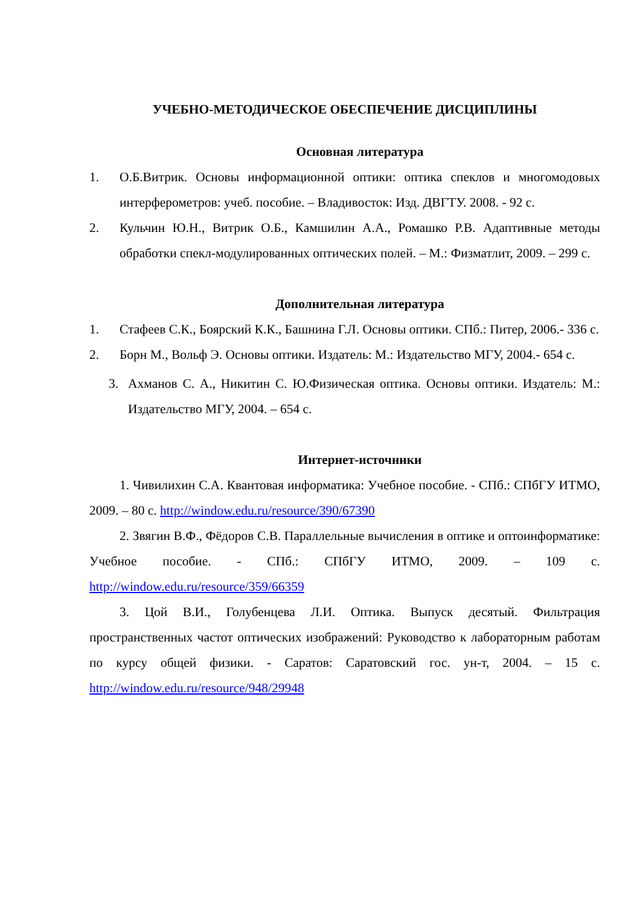УЧЕБНО-МЕТОДИЧЕСКОЕ ОБЕСПЕЧЕНИЕ ДИСЦИПЛИНЫ
Основная литература
1. О.Б.Витрик. Основы информационной оптики: оптика спеклов и многомодовых интерферометров: учеб. пособие. – Владивосток: Изд. ДВГТУ. 2008. - 92 с.
2. Кульчин Ю.Н., Витрик О.Б., Камшилин А.А., Ромашко Р.В. Адаптивные методы обработки спекл-модулированных оптических полей. – М.: Физматлит, 2009. – 299 с.
Дополнительная литература
1. Стафеев С.К., Боярский К.К., Башнина Г.Л. Основы оптики. СПб.: Питер, 2006.- 336 с.
2. Борн М., Вольф Э. Основы оптики. Издатель: М.: Издательство МГУ, 2004.- 654 с.
3. Ахманов С. А., Никитин С. Ю.Физическая оптика. Основы оптики. Издатель: М.: Издательство МГУ, 2004. – 654 с.
Интернет-источники
1. Чивилихин С.А. Квантовая информатика: Учебное пособие. - СПб.: СПбГУ ИТМО, 2009. – 80 с. http://window.edu.ru/resource/390/67390
2. Звягин В.Ф., Фёдоров С.В. Параллельные вычисления в оптике и оптоинформатике: Учебное пособие. - СПб.: СПбГУ ИТМО, 2009. – 109 с. http://window.edu.ru/resource/359/66359
3. Цой В.И., Голубенцева Л.И. Оптика. Выпуск десятый. Фильтрация пространственных частот оптических изображений: Руководство к лабораторным работам по курсу общей физики. - Саратов: Саратовский гос. ун-т, 2004. – 15 с. http://window.edu.ru/resource/948/29948